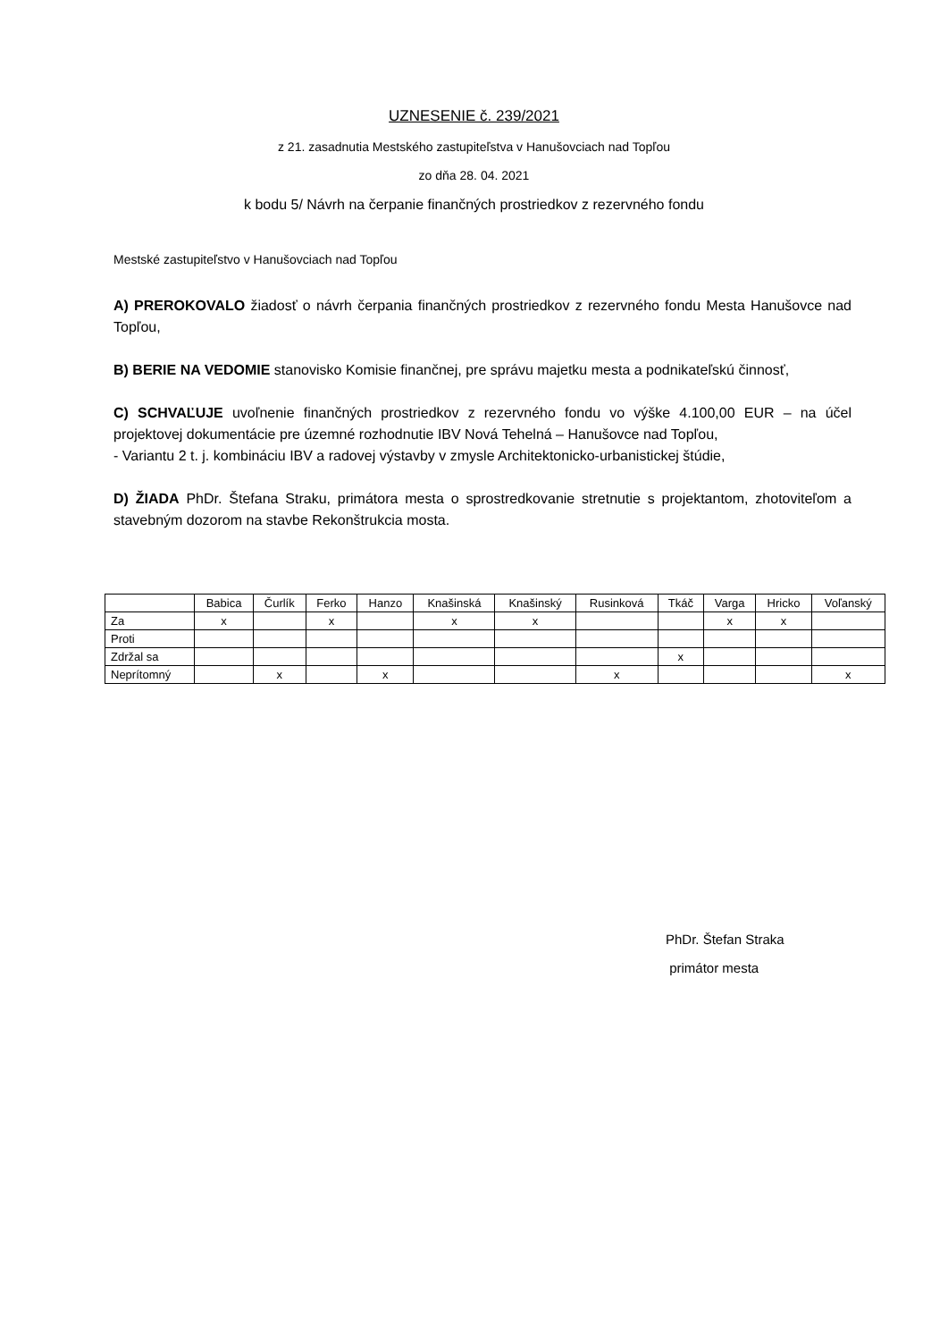UZNESENIE č. 239/2021
z 21. zasadnutia Mestského zastupiteľstva v Hanušovciach nad Topľou
zo dňa 28. 04. 2021
k bodu 5/ Návrh na čerpanie finančných prostriedkov z rezervného fondu
Mestské zastupiteľstvo v Hanušovciach nad Topľou
A) PREROKOVALO žiadosť o návrh čerpania finančných prostriedkov z rezervného fondu Mesta Hanušovce nad Topľou,
B) BERIE NA VEDOMIE stanovisko Komisie finančnej, pre správu majetku mesta a podnikateľskú činnosť,
C) SCHVAĽUJE uvoľnenie finančných prostriedkov z rezervného fondu vo výške 4.100,00 EUR – na účel projektovej dokumentácie pre územné rozhodnutie IBV Nová Tehelná – Hanušovce nad Topľou,
- Variantu 2 t. j. kombináciu IBV a radovej výstavby v zmysle Architektonicko-urbanistickej štúdie,
D) ŽIADA PhDr. Štefana Straku, primátora mesta o sprostredkovanie stretnutie s projektantom, zhotoviteľom a stavebným dozorom na stavbe Rekonštrukcia mosta.
| | Babica | Čurlík | Ferko | Hanzo | Knašinská | Knašinský | Rusinková | Tkáč | Varga | Hricko | Voľanský |
| Za | x | | x | | x | x | | | x | x | |
| Proti | | | | | | | | | | | |
| Zdržal sa | | | | | | | | x | | | |
| Neprítomný | | x | | x | | | x | | | | x |
PhDr. Štefan Straka
primátor mesta